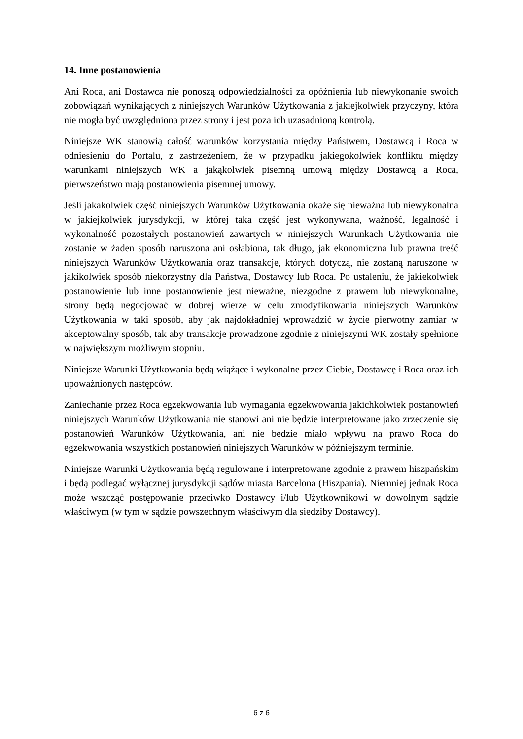14. Inne postanowienia
Ani Roca, ani Dostawca nie ponoszą odpowiedzialności za opóźnienia lub niewykonanie swoich zobowiązań wynikających z niniejszych Warunków Użytkowania z jakiejkolwiek przyczyny, która nie mogła być uwzględniona przez strony i jest poza ich uzasadnioną kontrolą.
Niniejsze WK stanowią całość warunków korzystania między Państwem, Dostawcą i Roca w odniesieniu do Portalu, z zastrzeżeniem, że w przypadku jakiegokolwiek konfliktu między warunkami niniejszych WK a jakąkolwiek pisemną umową między Dostawcą a Roca, pierwszeństwo mają postanowienia pisemnej umowy.
Jeśli jakakolwiek część niniejszych Warunków Użytkowania okaże się nieważna lub niewykonalna w jakiejkolwiek jurysdykcji, w której taka część jest wykonywana, ważność, legalność i wykonalność pozostałych postanowień zawartych w niniejszych Warunkach Użytkowania nie zostanie w żaden sposób naruszona ani osłabiona, tak długo, jak ekonomiczna lub prawna treść niniejszych Warunków Użytkowania oraz transakcje, których dotyczą, nie zostaną naruszone w jakikolwiek sposób niekorzystny dla Państwa, Dostawcy lub Roca. Po ustaleniu, że jakiekolwiek postanowienie lub inne postanowienie jest nieważne, niezgodne z prawem lub niewykonalne, strony będą negocjować w dobrej wierze w celu zmodyfikowania niniejszych Warunków Użytkowania w taki sposób, aby jak najdokładniej wprowadzić w życie pierwotny zamiar w akceptowalny sposób, tak aby transakcje prowadzone zgodnie z niniejszymi WK zostały spełnione w największym możliwym stopniu.
Niniejsze Warunki Użytkowania będą wiążące i wykonalne przez Ciebie, Dostawcę i Roca oraz ich upoważnionych następców.
Zaniechanie przez Roca egzekwowania lub wymagania egzekwowania jakichkolwiek postanowień niniejszych Warunków Użytkowania nie stanowi ani nie będzie interpretowane jako zrzeczenie się postanowień Warunków Użytkowania, ani nie będzie miało wpływu na prawo Roca do egzekwowania wszystkich postanowień niniejszych Warunków w późniejszym terminie.
Niniejsze Warunki Użytkowania będą regulowane i interpretowane zgodnie z prawem hiszpańskim i będą podlegać wyłącznej jurysdykcji sądów miasta Barcelona (Hiszpania). Niemniej jednak Roca może wszcząć postępowanie przeciwko Dostawcy i/lub Użytkownikowi w dowolnym sądzie właściwym (w tym w sądzie powszechnym właściwym dla siedziby Dostawcy).
6 z 6